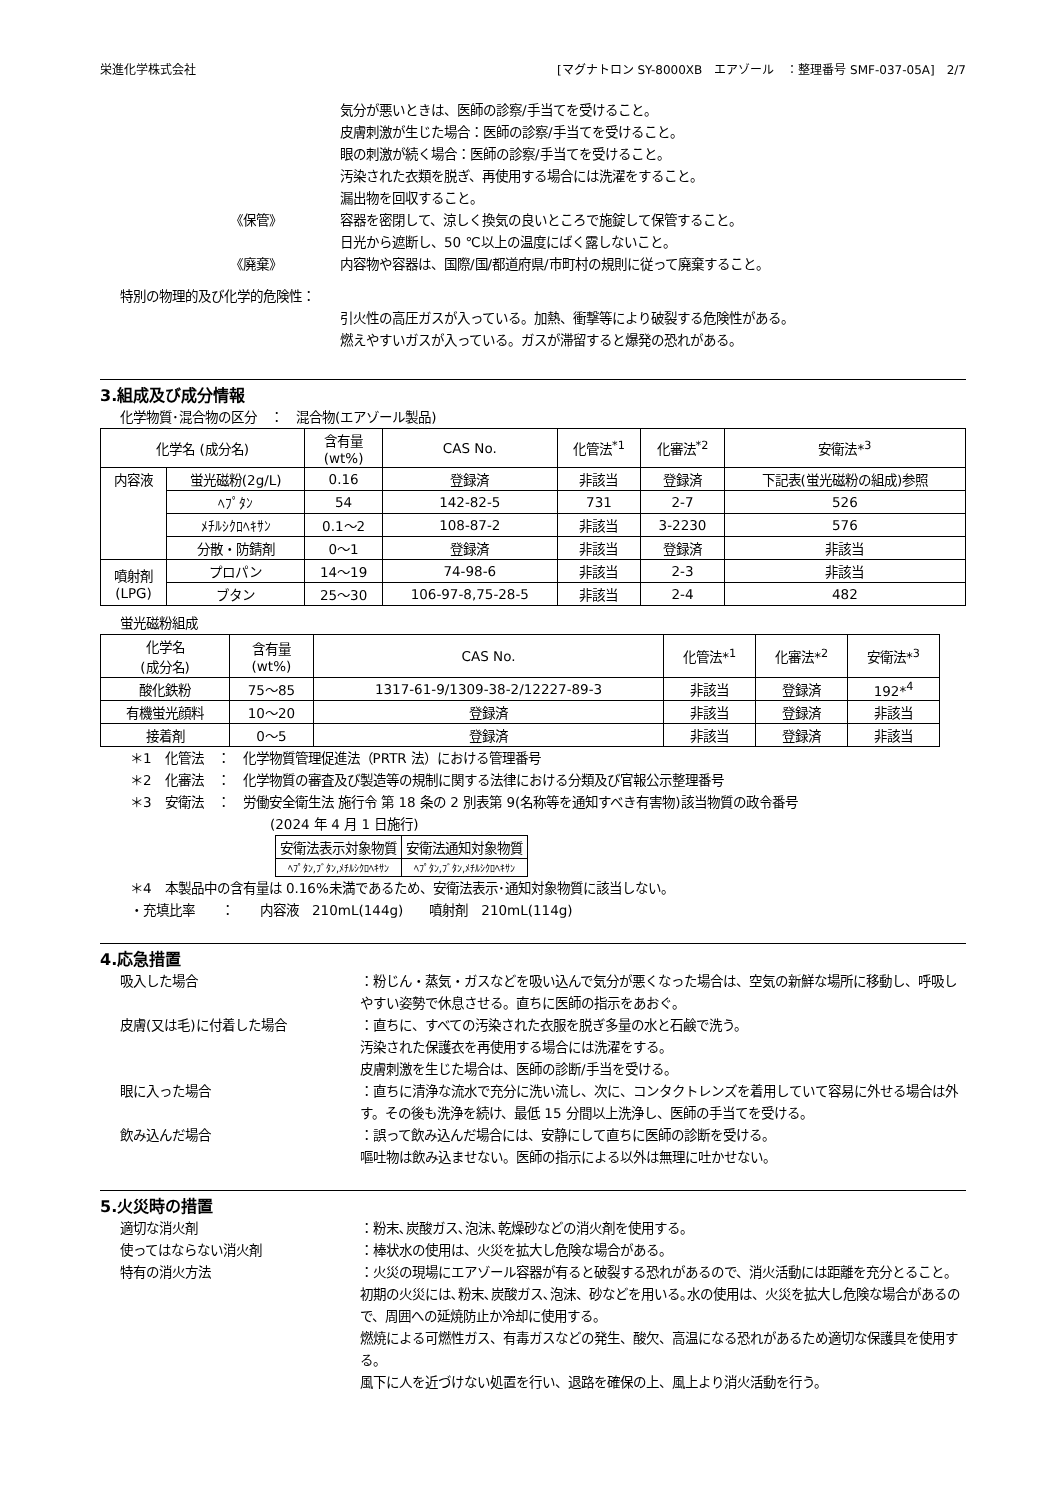栄進化学株式会社 [マグナトロン SY-8000XB　エアゾール　：整理番号 SMF-037-05A]　2/7
気分が悪いときは、医師の診察/手当てを受けること。
皮膚刺激が生じた場合：医師の診察/手当てを受けること。
眼の刺激が続く場合：医師の診察/手当てを受けること。
汚染された衣類を脱ぎ、再使用する場合には洗濯をすること。
漏出物を回収すること。
《保管》 容器を密閉して、涼しく換気の良いところで施錠して保管すること。
日光から遮断し、50 ℃以上の温度にばく露しないこと。
《廃棄》 内容物や容器は、国際/国/都道府県/市町村の規則に従って廃棄すること。
特別の物理的及び化学的危険性：
引火性の高圧ガスが入っている。加熱、衝撃等により破裂する危険性がある。
燃えやすいガスが入っている。ガスが滞留すると爆発の恐れがある。
3.組成及び成分情報
化学物質･混合物の区分　：　混合物(エアゾール製品)
| 化学名 (成分名) | | 含有量 (wt%) | CAS No. | 化管法<sup>*1</sup> | 化審法<sup>*2</sup> | 安衛法*<sup>3</sup> |
| --- | --- | --- | --- | --- | --- | --- |
| 内容液 | 蛍光磁粉(2g/L) | 0.16 | 登録済 | 非該当 | 登録済 | 下記表(蛍光磁粉の組成)参照 |
| | ﾍﾌﾟﾀﾝ | 54 | 142-82-5 | 731 | 2-7 | 526 |
| | ﾒﾁﾙｼｸﾛﾍｷｻﾝ | 0.1～2 | 108-87-2 | 非該当 | 3-2230 | 576 |
| | 分散・防錆剤 | 0～1 | 登録済 | 非該当 | 登録済 | 非該当 |
| 噴射剤 (LPG) | プロパン | 14～19 | 74-98-6 | 非該当 | 2-3 | 非該当 |
| | ブタン | 25～30 | 106-97-8,75-28-5 | 非該当 | 2-4 | 482 |
蛍光磁粉組成
| 化学名 (成分名) | 含有量 (wt%) | CAS No. | 化管法*<sup>1</sup> | 化審法*<sup>2</sup> | 安衛法*<sup>3</sup> |
| --- | --- | --- | --- | --- | --- |
| 酸化鉄粉 | 75～85 | 1317-61-9/1309-38-2/12227-89-3 | 非該当 | 登録済 | 192*<sup>4</sup> |
| 有機蛍光顔料 | 10～20 | 登録済 | 非該当 | 登録済 | 非該当 |
| 接着剤 | 0～5 | 登録済 | 非該当 | 登録済 | 非該当 |
＊1　化管法　：　化学物質管理促進法（PRTR 法）における管理番号
＊2　化審法　：　化学物質の審査及び製造等の規制に関する法律における分類及び官報公示整理番号
＊3　安衛法　：　労働安全衛生法 施行令 第 18 条の 2 別表第 9(名称等を通知すべき有害物)該当物質の政令番号
(2024 年 4 月 1 日施行)
| 安衛法表示対象物質 | 安衛法通知対象物質 |
| ﾍﾌﾟﾀﾝ,ﾌﾞﾀﾝ,ﾒﾁﾙｼｸﾛﾍｷｻﾝ | ﾍﾌﾟﾀﾝ,ﾌﾞﾀﾝ,ﾒﾁﾙｼｸﾛﾍｷｻﾝ |
＊4　本製品中の含有量は 0.16%未満であるため、安衛法表示･通知対象物質に該当しない。
・充填比率　　：　　内容液　210mL(144g)　　噴射剤　210mL(114g)
4.応急措置
吸入した場合 ：粉じん・蒸気・ガスなどを吸い込んで気分が悪くなった場合は、空気の新鮮な場所に移動し、呼吸しやすい姿勢で休息させる。直ちに医師の指示をあおぐ。
皮膚(又は毛)に付着した場合 ：直ちに、すべての汚染された衣服を脱ぎ多量の水と石鹸で洗う。
汚染された保護衣を再使用する場合には洗濯をする。
皮膚刺激を生じた場合は、医師の診断/手当を受ける。
眼に入った場合 ：直ちに清浄な流水で充分に洗い流し、次に、コンタクトレンズを着用していて容易に外せる場合は外す。その後も洗浄を続け、最低 15 分間以上洗浄し、医師の手当てを受ける。
飲み込んだ場合 ：誤って飲み込んだ場合には、安静にして直ちに医師の診断を受ける。
嘔吐物は飲み込ませない。医師の指示による以外は無理に吐かせない。
5.火災時の措置
適切な消火剤 ：粉末､炭酸ガス､泡沫､乾燥砂などの消火剤を使用する。
使ってはならない消火剤 ：棒状水の使用は、火災を拡大し危険な場合がある。
特有の消火方法 ：火災の現場にエアゾール容器が有ると破裂する恐れがあるので、消火活動には距離を充分とること。
初期の火災には､粉末､炭酸ガス､泡沫、砂などを用いる｡水の使用は、火災を拡大し危険な場合があるので、周囲への延焼防止か冷却に使用する。
燃焼による可燃性ガス、有毒ガスなどの発生、酸欠、高温になる恐れがあるため適切な保護具を使用する。
風下に人を近づけない処置を行い、退路を確保の上、風上より消火活動を行う。